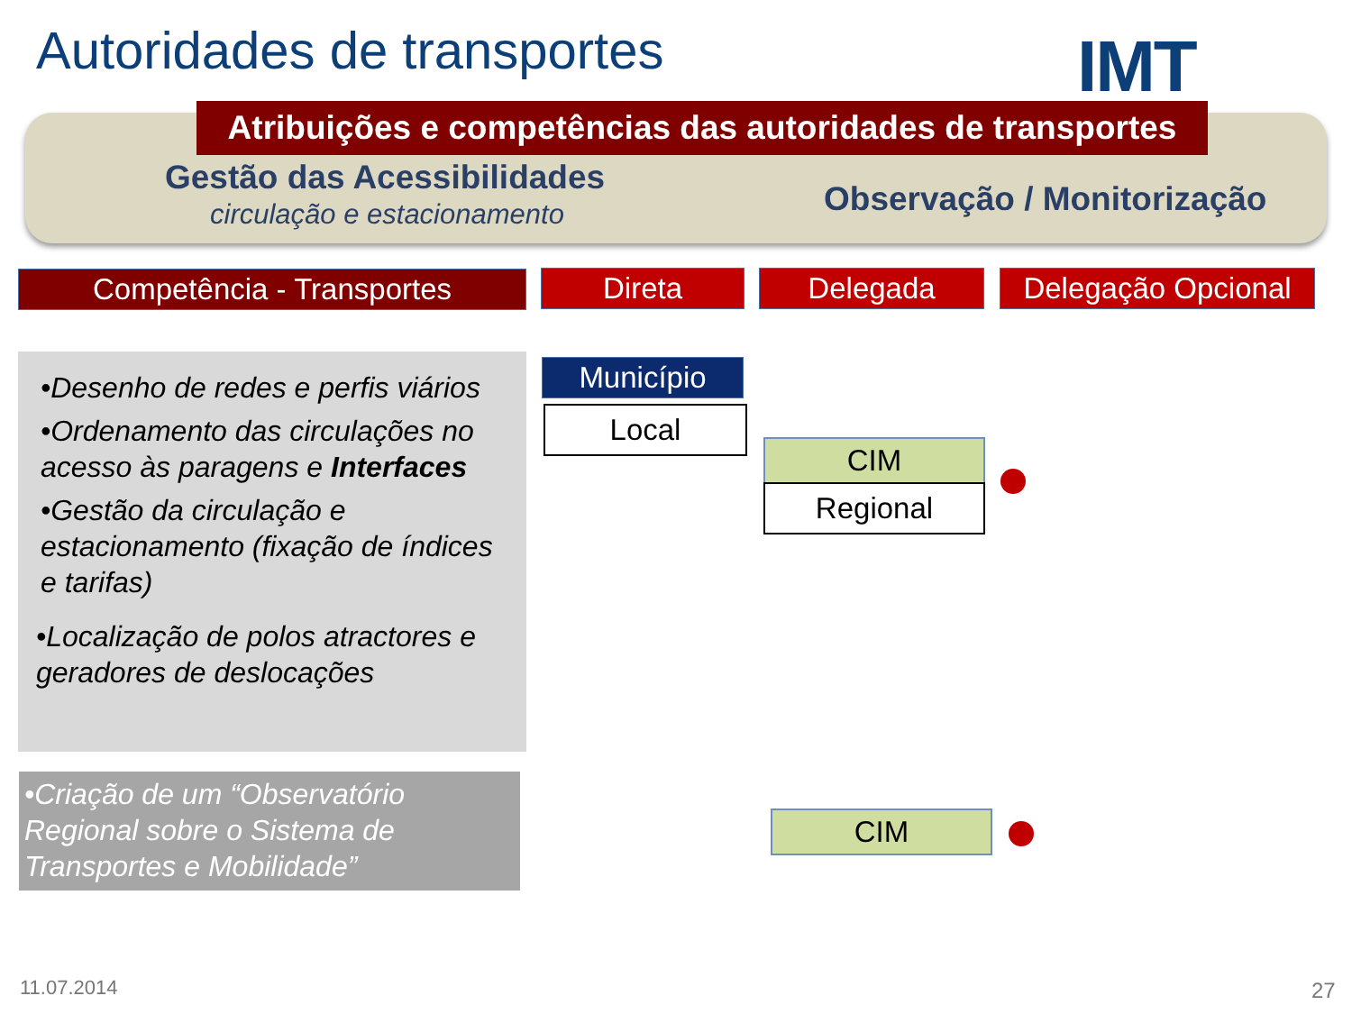Autoridades de transportes IMT
Atribuições e competências das autoridades de transportes
Gestão das Acessibilidades
circulação e estacionamento Observação / Monitorização
Competência - Transportes Direta Delegada
Delegação Opcional
•Desenho de redes e perfis viários
•Ordenamento das circulações no acesso às paragens e Interfaces
•Gestão da circulação e estacionamento (fixação de índices e tarifas)
•Localização de polos atractores e geradores de deslocações
•Criação de um “Observatório Regional sobre o Sistema de Transportes e Mobilidade”
Município
Local
CIM
Regional
CIM
11.07.2014 27